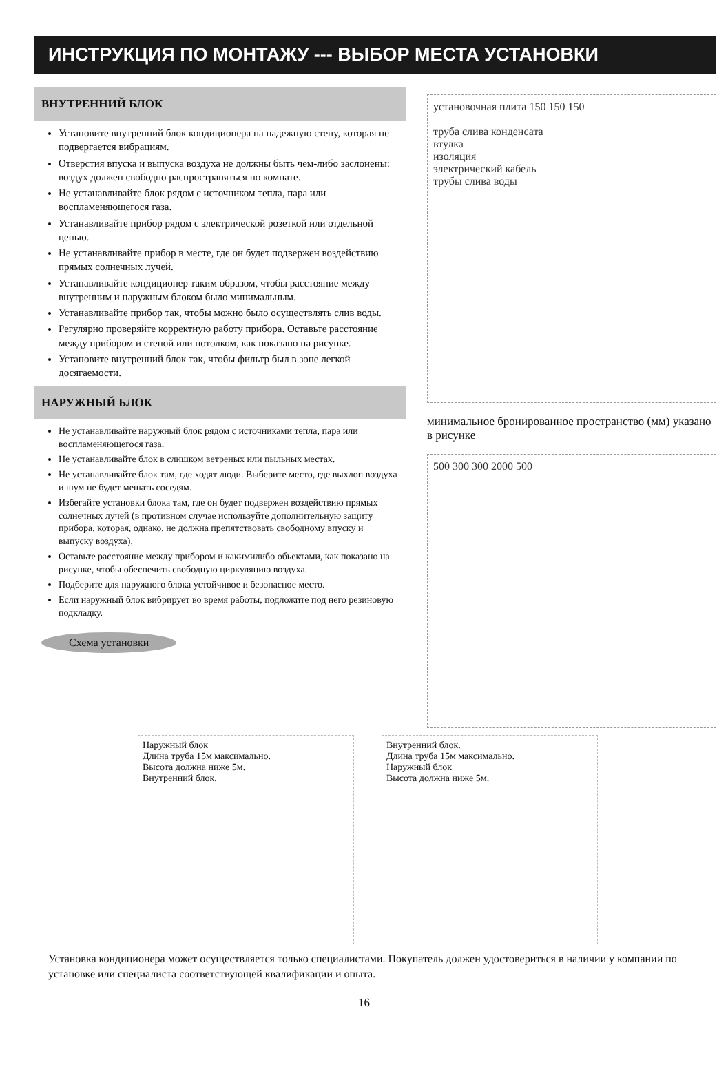ИНСТРУКЦИЯ ПО МОНТАЖУ --- ВЫБОР МЕСТА УСТАНОВКИ
ВНУТРЕННИЙ БЛОК
Установите внутренний блок кондиционера на надежную стену, которая не подвергается вибрациям.
Отверстия впуска и выпуска воздуха не должны быть чем-либо заслонены: воздух должен свободно распространяться по комнате.
Не устанавливайте блок рядом с источником тепла, пара или воспламеняющегося газа.
Устанавливайте прибор рядом с электрической розеткой или отдельной цепью.
Не устанавливайте прибор в месте, где он будет подвержен воздействию прямых солнечных лучей.
Устанавливайте кондиционер таким образом, чтобы расстояние между внутренним и наружным блоком было минимальным.
Устанавливайте прибор так, чтобы можно было осуществлять слив воды.
Регулярно проверяйте корректную работу прибора. Оставьте расстояние между прибором и стеной или потолком, как показано на рисунке.
Установите внутренний блок так, чтобы фильтр был в зоне легкой досягаемости.
НАРУЖНЫЙ БЛОК
Не устанавливайте наружный блок рядом с источниками тепла, пара или воспламеняющегося газа.
Не устанавливайте блок в слишком ветреных или пыльных местах.
Не устанавливайте блок там, где ходят люди. Выберите место, где выхлоп воздуха и шум не будет мешать соседям.
Избегайте установки блока там, где он будет подвержен воздействию прямых солнечных лучей (в противном случае используйте дополнительную защиту прибора, которая, однако, не должна препятствовать свободному впуску и выпуску воздуха).
Оставьте расстояние между прибором и какимилибо обьектами, как показано на рисунке, чтобы обеспечить свободную циркуляцию воздуха.
Подберите для наружного блока устойчивое и безопасное место.
Если наружный блок вибрирует во время работы, подложите под него резиновую подкладку.
Схема установки
установочная плита 150 150 150
труба слива конденсата
втулка
изоляция
электрический кабель
трубы слива воды
минимальное бронированное пространство (мм) указано в рисунке
500 300 300 2000 500
Наружный блок
Длина труба 15м максимально.
Высота должна ниже 5м.
Внутренний блок.
Внутренний блок.
Длина труба 15м максимально.
Наружный блок
Высота должна ниже 5м.
Установка кондиционера может осуществляется только специалистами. Покупатель должен удостовериться в наличии у компании по установке или специалиста соответствующей квалификации и опыта.
16